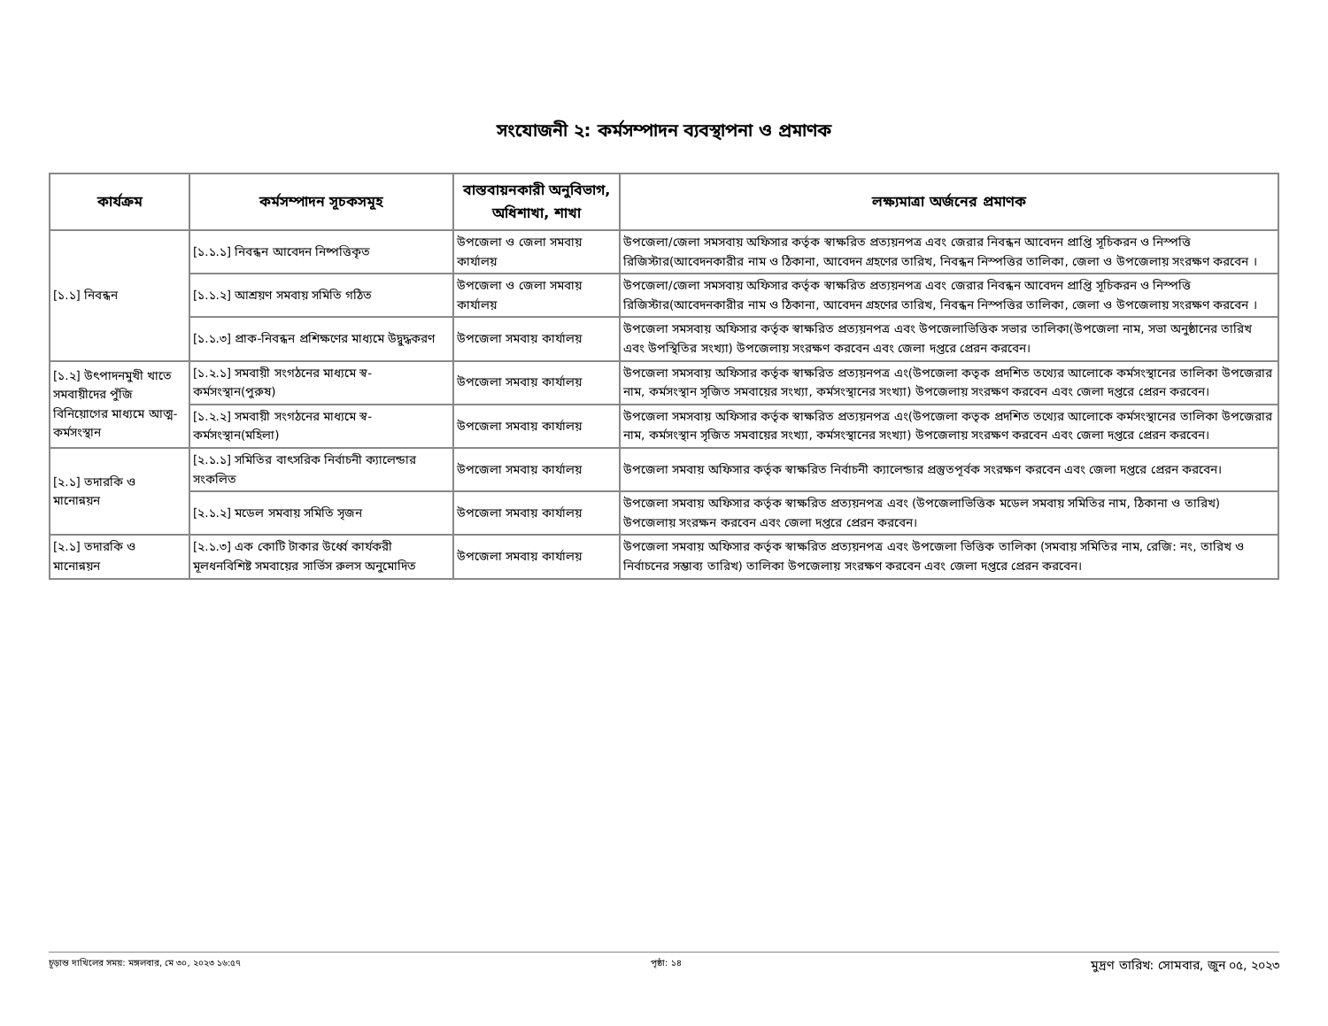সংযোজনী ২: কর্মসম্পাদন ব্যবস্থাপনা ও প্রমাণক
| কার্যক্রম | কর্মসম্পাদন সূচকসমূহ | বাস্তবায়নকারী অনুবিভাগ, অধিশাখা, শাখা | লক্ষ্যমাত্রা অর্জনের প্রমাণক |
| --- | --- | --- | --- |
| [১.১] নিবন্ধন | [১.১.১] নিবন্ধন আবেদন নিষ্পত্তিকৃত | উপজেলা ও জেলা সমবায় কার্যালয় | উপজেলা/জেলা সমসবায় অফিসার কর্তৃক স্বাক্ষরিত প্রত্যয়নপত্র এবং জেরার নিবন্ধন আবেদন প্রাপ্তি সূচিকরন ও নিস্পত্তি রিজিস্টার(আবেদনকারীর নাম ও ঠিকানা, আবেদন গ্রহণের তারিখ, নিবন্ধন নিস্পত্তির তালিকা, জেলা ও উপজেলায় সংরক্ষণ করবেন । |
| | [১.১.২] আশ্রয়ণ সমবায় সমিতি গঠিত | উপজেলা ও জেলা সমবায় কার্যালয় | উপজেলা/জেলা সমসবায় অফিসার কর্তৃক স্বাক্ষরিত প্রত্যয়নপত্র এবং জেরার নিবন্ধন আবেদন প্রাপ্তি সূচিকরন ও নিস্পত্তি রিজিস্টার(আবেদনকারীর নাম ও ঠিকানা, আবেদন গ্রহণের তারিখ, নিবন্ধন নিস্পত্তির তালিকা, জেলা ও উপজেলায় সংরক্ষণ করবেন । |
| | [১.১.৩] প্রাক-নিবন্ধন প্রশিক্ষণের মাধ্যমে উদ্বুদ্ধকরণ | উপজেলা সমবায় কার্যালয় | উপজেলা সমসবায় অফিসার কর্তৃক স্বাক্ষরিত প্রত্যয়নপত্র এবং উপজেলাভিত্তিক সভার তালিকা(উপজেলা নাম, সভা অনুষ্ঠানের তারিখ এবং উপস্থিতির সংখ্যা) উপজেলায় সংরক্ষণ করবেন এবং জেলা দপ্তরে প্রেরন করবেন। |
| [১.২] উৎপাদনমুখী খাতে সমবায়ীদের পুঁজি বিনিয়োগের মাধ্যমে আত্ম-কর্মসংস্থান | [১.২.১] সমবায়ী সংগঠনের মাধ্যমে স্ব-কর্মসংস্থান(পুরুষ) | উপজেলা সমবায় কার্যালয় | উপজেলা সমসবায় অফিসার কর্তৃক স্বাক্ষরিত প্রত্যয়নপত্র এং(উপজেলা কতৃক প্রদশিত তথ্যের আলোকে কর্মসংস্থানের তালিকা উপজেরার নাম, কর্মসংস্থান সৃজিত সমবায়ের সংখ্যা, কর্মসংস্থানের সংখ্যা) উপজেলায় সংরক্ষণ করবেন এবং জেলা দপ্তরে প্রেরন করবেন। |
| | [১.২.২] সমবায়ী সংগঠনের মাধ্যমে স্ব-কর্মসংস্থান(মহিলা) | উপজেলা সমবায় কার্যালয় | উপজেলা সমসবায় অফিসার কর্তৃক স্বাক্ষরিত প্রত্যয়নপত্র এং(উপজেলা কতৃক প্রদশিত তথ্যের আলোকে কর্মসংস্থানের তালিকা উপজেরার নাম, কর্মসংস্থান সৃজিত সমবায়ের সংখ্যা, কর্মসংস্থানের সংখ্যা) উপজেলায় সংরক্ষণ করবেন এবং জেলা দপ্তরে প্রেরন করবেন। |
| [২.১] তদারকি ও মানোন্নয়ন | [২.১.১] সমিতির বাৎসরিক নির্বাচনী ক্যালেন্ডার সংকলিত | উপজেলা সমবায় কার্যালয় | উপজেলা সমবায় অফিসার কর্তৃক স্বাক্ষরিত নির্বাচনী ক্যালেন্ডার প্রস্তুতপূর্বক সংরক্ষণ করবেন এবং জেলা দপ্তরে প্রেরন করবেন। |
| | [২.১.২] মডেল সমবায় সমিতি সৃজন | উপজেলা সমবায় কার্যালয় | উপজেলা সমবায় অফিসার কর্তৃক স্বাক্ষরিত প্রত্যয়নপত্র এবং (উপজেলাভিত্তিক মডেল সমবায় সমিতির নাম, ঠিকানা ও তারিখ) উপজেলায় সংরক্ষন করবেন এবং জেলা দপ্তরে প্রেরন করবেন। |
| [২.১] তদারকি ও মানোন্নয়ন | [২.১.৩] এক কোটি টাকার উর্ধ্বে কার্যকরী মূলধনবিশিষ্ট সমবায়ের সার্ভিস রুলস অনুমোদিত | উপজেলা সমবায় কার্যালয় | উপজেলা সমবায় অফিসার কর্তৃক স্বাক্ষরিত প্রত্যয়নপত্র এবং উপজেলা ভিত্তিক তালিকা (সমবায় সমিতির নাম, রেজি: নং, তারিখ ও নির্বাচনের সম্ভাব্য তারিখ) তালিকা উপজেলায় সংরক্ষণ করবেন এবং জেলা দপ্তরে প্রেরন করবেন। |
চূড়ান্ত দাখিলের সময়: মঙ্গলবার, মে ৩০, ২০২৩ ১৬:৫৭ পৃষ্ঠা: ১৪ মুদ্রণ তারিখ: সোমবার, জুন ০৫, ২০২৩